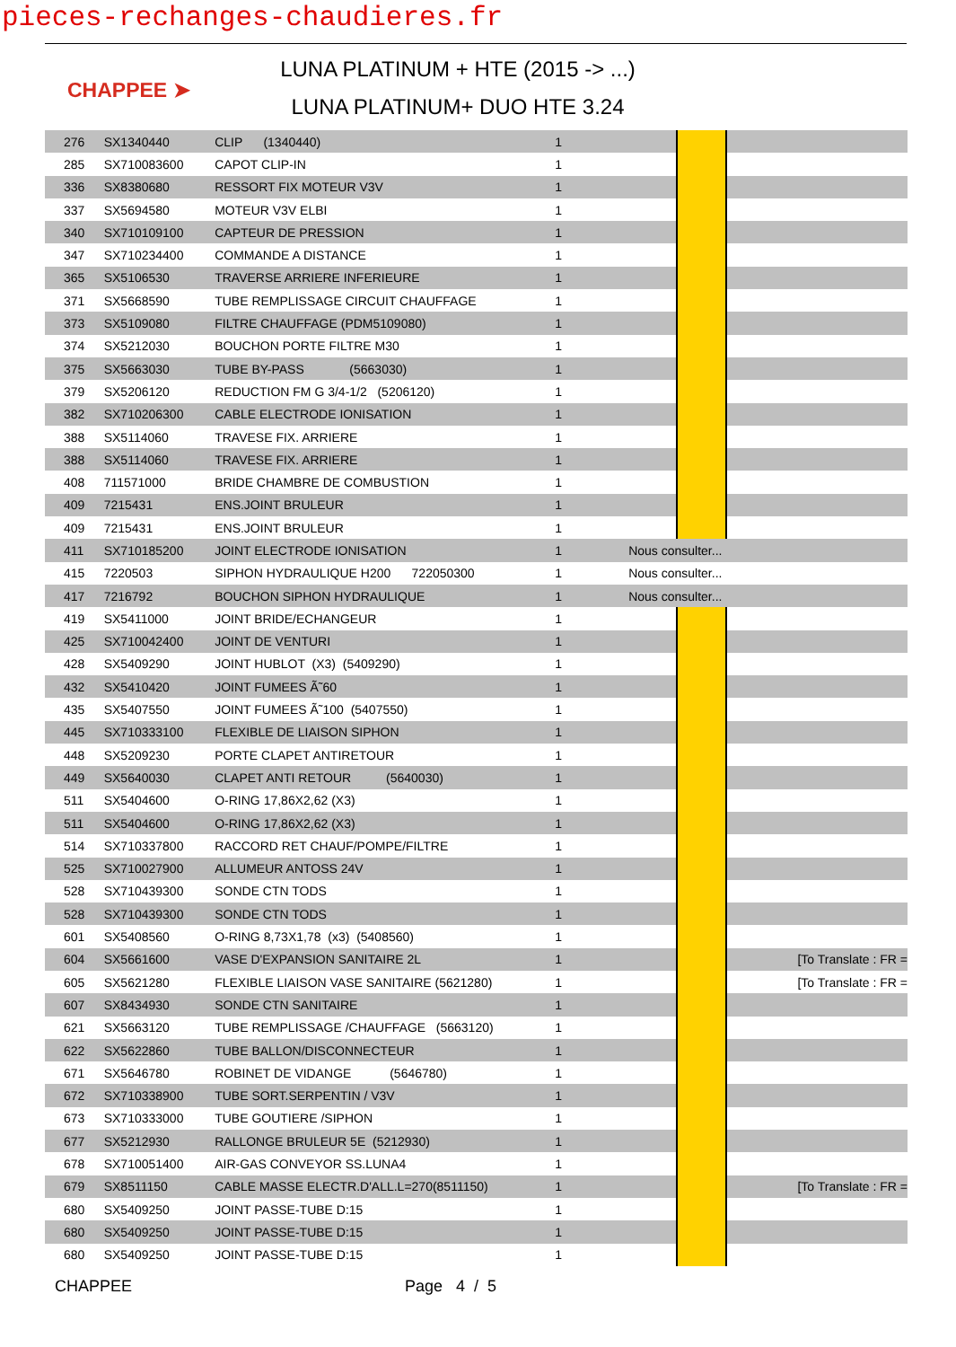pieces-rechanges-chaudieres.fr
CHAPPEE ➤
LUNA PLATINUM + HTE (2015 -> ...)
LUNA PLATINUM+ DUO HTE 3.24
| 276 | SX1340440 | CLIP (1340440) | 1 | | | |
| 285 | SX710083600 | CAPOT CLIP-IN | 1 | | | |
| 336 | SX8380680 | RESSORT FIX MOTEUR V3V | 1 | | | |
| 337 | SX5694580 | MOTEUR V3V ELBI | 1 | | | |
| 340 | SX710109100 | CAPTEUR DE PRESSION | 1 | | | |
| 347 | SX710234400 | COMMANDE A DISTANCE | 1 | | | |
| 365 | SX5106530 | TRAVERSE ARRIERE INFERIEURE | 1 | | | |
| 371 | SX5668590 | TUBE REMPLISSAGE CIRCUIT CHAUFFAGE | 1 | | | |
| 373 | SX5109080 | FILTRE CHAUFFAGE (PDM5109080) | 1 | | | |
| 374 | SX5212030 | BOUCHON PORTE FILTRE M30 | 1 | | | |
| 375 | SX5663030 | TUBE BY-PASS (5663030) | 1 | | | |
| 379 | SX5206120 | REDUCTION FM G 3/4-1/2 (5206120) | 1 | | | |
| 382 | SX710206300 | CABLE ELECTRODE IONISATION | 1 | | | |
| 388 | SX5114060 | TRAVESE FIX. ARRIERE | 1 | | | |
| 388 | SX5114060 | TRAVESE FIX. ARRIERE | 1 | | | |
| 408 | 711571000 | BRIDE CHAMBRE DE COMBUSTION | 1 | | | |
| 409 | 7215431 | ENS.JOINT BRULEUR | 1 | | | |
| 409 | 7215431 | ENS.JOINT BRULEUR | 1 | | | |
| 411 | SX710185200 | JOINT ELECTRODE IONISATION | 1 | Nous consulter... | | |
| 415 | 7220503 | SIPHON HYDRAULIQUE H200 722050300 | 1 | Nous consulter... | | |
| 417 | 7216792 | BOUCHON SIPHON HYDRAULIQUE | 1 | Nous consulter... | | |
| 419 | SX5411000 | JOINT BRIDE/ECHANGEUR | 1 | | | |
| 425 | SX710042400 | JOINT DE VENTURI | 1 | | | |
| 428 | SX5409290 | JOINT HUBLOT (X3) (5409290) | 1 | | | |
| 432 | SX5410420 | JOINT FUMEES Ã˜60 | 1 | | | |
| 435 | SX5407550 | JOINT FUMEES Ã˜100 (5407550) | 1 | | | |
| 445 | SX710333100 | FLEXIBLE DE LIAISON SIPHON | 1 | | | |
| 448 | SX5209230 | PORTE CLAPET ANTIRETOUR | 1 | | | |
| 449 | SX5640030 | CLAPET ANTI RETOUR (5640030) | 1 | | | |
| 511 | SX5404600 | O-RING 17,86X2,62 (X3) | 1 | | | |
| 511 | SX5404600 | O-RING 17,86X2,62 (X3) | 1 | | | |
| 514 | SX710337800 | RACCORD RET CHAUF/POMPE/FILTRE | 1 | | | |
| 525 | SX710027900 | ALLUMEUR ANTOSS 24V | 1 | | | |
| 528 | SX710439300 | SONDE CTN TODS | 1 | | | |
| 528 | SX710439300 | SONDE CTN TODS | 1 | | | |
| 601 | SX5408560 | O-RING 8,73X1,78 (x3) (5408560) | 1 | | | |
| 604 | SX5661600 | VASE D'EXPANSION SANITAIRE 2L | 1 | | | [To Translate : FR = |
| 605 | SX5621280 | FLEXIBLE LIAISON VASE SANITAIRE (5621280) | 1 | | | [To Translate : FR = |
| 607 | SX8434930 | SONDE CTN SANITAIRE | 1 | | | |
| 621 | SX5663120 | TUBE REMPLISSAGE /CHAUFFAGE (5663120) | 1 | | | |
| 622 | SX5622860 | TUBE BALLON/DISCONNECTEUR | 1 | | | |
| 671 | SX5646780 | ROBINET DE VIDANGE (5646780) | 1 | | | |
| 672 | SX710338900 | TUBE SORT.SERPENTIN / V3V | 1 | | | |
| 673 | SX710333000 | TUBE GOUTIERE /SIPHON | 1 | | | |
| 677 | SX5212930 | RALLONGE BRULEUR 5E (5212930) | 1 | | | |
| 678 | SX710051400 | AIR-GAS CONVEYOR SS.LUNA4 | 1 | | | |
| 679 | SX8511150 | CABLE MASSE ELECTR.D'ALL.L=270(8511150) | 1 | | | [To Translate : FR = |
| 680 | SX5409250 | JOINT PASSE-TUBE D:15 | 1 | | | |
| 680 | SX5409250 | JOINT PASSE-TUBE D:15 | 1 | | | |
| 680 | SX5409250 | JOINT PASSE-TUBE D:15 | 1 | | | |
CHAPPEE Page 4 / 5